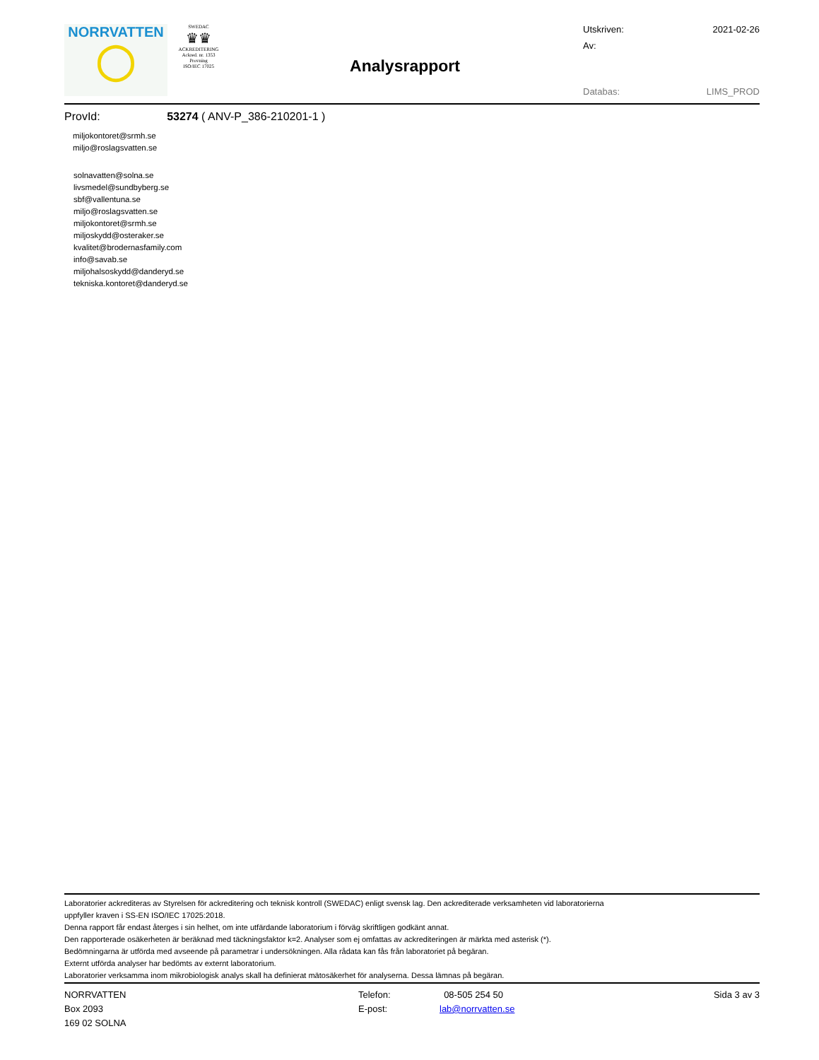NORRVATTEN
◯
SWEDAC
♛♛
ACKREDITERING
Ackred. nr. 1353
Provning
ISO/IEC 17025
Analysrapport
Utskriven: 2021-02-26
Av:
Databas: LIMS_PROD
ProvId: 53274 ( ANV-P_386-210201-1 )
miljokontoret@srmh.se
miljo@roslagsvatten.se
solnavatten@solna.se
livsmedel@sundbyberg.se
sbf@vallentuna.se
miljo@roslagsvatten.se
miljokontoret@srmh.se
miljoskydd@osteraker.se
kvalitet@brodernasfamily.com
info@savab.se
miljohalsoskydd@danderyd.se
tekniska.kontoret@danderyd.se
Laboratorier ackrediteras av Styrelsen för ackreditering och teknisk kontroll (SWEDAC) enligt svensk lag. Den ackrediterade verksamheten vid laboratorierna
uppfyller kraven i SS-EN ISO/IEC 17025:2018.
Denna rapport får endast återges i sin helhet, om inte utfärdande laboratorium i förväg skriftligen godkänt annat.
Den rapporterade osäkerheten är beräknad med täckningsfaktor k=2. Analyser som ej omfattas av ackrediteringen är märkta med asterisk (*).
Bedömningarna är utförda med avseende på parametrar i undersökningen. Alla rådata kan fås från laboratoriet på begäran.
Externt utförda analyser har bedömts av externt laboratorium.
Laboratorier verksamma inom mikrobiologisk analys skall ha definierat mätosäkerhet för analyserna. Dessa lämnas på begäran.
NORRVATTEN
Box 2093
169 02 SOLNA
Telefon:
E-post:
08-505 254 50
lab@norrvatten.se
Sida 3 av 3